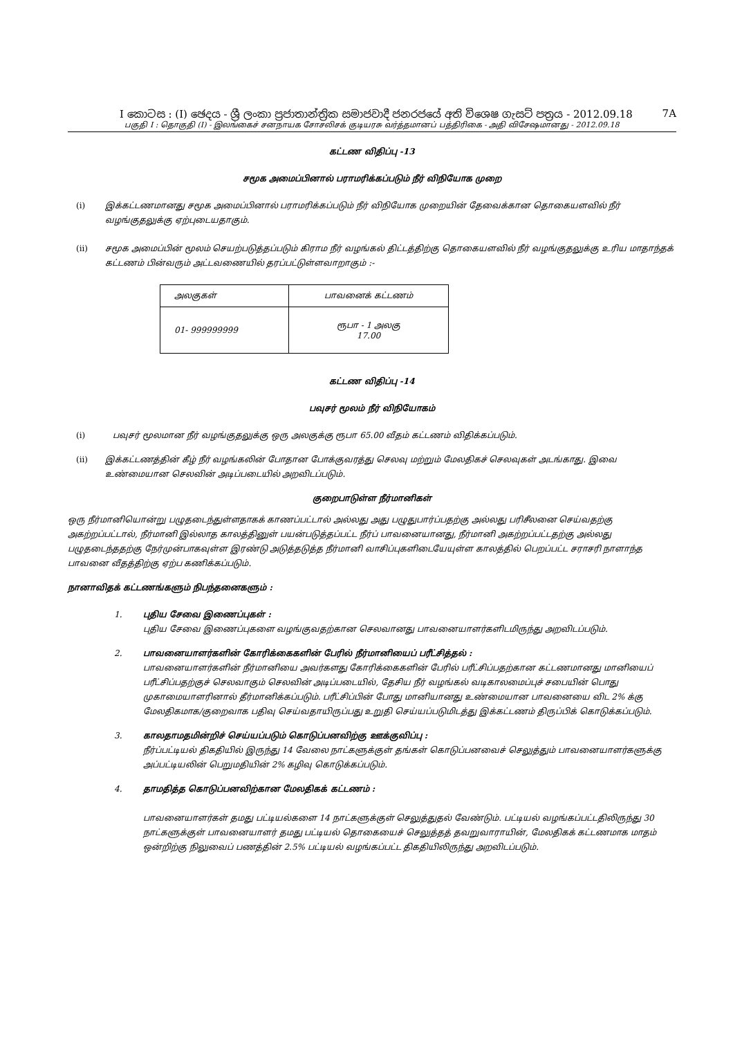I කොටස : (I) ඡෙදය - ශ්‍රී ලංකා ප්‍රජාතාන්ත්‍රික සමාජවාදී ජනරජයේ අති විශෙෂ ගැසට් පත්‍රය - 2012.09.18 7A
பகுதி I : தொகுதி (I) - இலங்கைச் சனநாயக சோசலிசக் குடியரசு வர்த்தமானப் பத்திரிகை - அதி விசேஷமானது - 2012.09.18
கட்டண விதிப்பு -13
சமூக அமைப்பினால் பராமரிக்கப்படும் நீர் விநியோக முறை
(i) இக்கட்டணமானது சமூக அமைப்பினால் பராமரிக்கப்படும் நீர் விநியோக முறையின் தேவைக்கான தொகையளவில் நீர் வழங்குதலுக்கு ஏற்புடையதாகும்.
(ii) சமூக அமைப்பின் மூலம் செயற்படுத்தப்படும் கிராம நீர் வழங்கல் திட்டத்திற்கு தொகையளவில் நீர் வழங்குதலுக்கு உரிய மாதாந்தக் கட்டணம் பின்வரும் அட்டவணையில் தரப்பட்டுள்ளவாறாகும் :-
| அலகுகள் | பாவனைக் கட்டணம் |
| 01- 999999999 | ரூபா - 1 அலகு 17.00 |
கட்டண விதிப்பு -14
பவுசர் மூலம் நீர் விநியோகம்
(i) பவுசர் மூலமான நீர் வழங்குதலுக்கு ஒரு அலகுக்கு ரூபா 65.00 வீதம் கட்டணம் விதிக்கப்படும்.
(ii) இக்கட்டணத்தின் கீழ் நீர் வழங்கலின் போதான போக்குவரத்து செலவு மற்றும் மேலதிகச் செலவுகள் அடங்காது. இவை உண்மையான செலவின் அடிப்படையில் அறவிடப்படும்.
குறைபாடுள்ள நீர்மானிகள்
ஒரு நீர்மானியொன்று பழுதடைந்துள்ளதாகக் காணப்பட்டால் அல்லது அது பழுதுபார்ப்பதற்கு அல்லது பரிசீலனை செய்வதற்கு அகற்றப்பட்டால், நீர்மானி இல்லாத காலத்தினுள் பயன்படுத்தப்பட்ட நீர்ப் பாவனையானது, நீர்மானி அகற்றப்பட்டதற்கு அல்லது பழுதடைந்ததற்கு நேர்முன்பாகவுள்ள இரண்டு அடுத்தடுத்த நீர்மானி வாசிப்புகளிடையேயுள்ள காலத்தில் பெறப்பட்ட சராசரி நாளாந்த பாவனை வீதத்திற்கு ஏற்ப கணிக்கப்படும்.
நானாவிதக் கட்டணங்களும் நிபந்தனைகளும் :
1. புதிய சேவை இணைப்புகள் :
புதிய சேவை இணைப்புகளை வழங்குவதற்கான செலவானது பாவனையாளர்களிடமிருந்து அறவிடப்படும்.
2. பாவனையாளர்களின் கோரிக்கைகளின் பேரில் நீர்மானியைப் பரீட்சித்தல் :
பாவனையாளர்களின் நீர்மானியை அவர்களது கோரிக்கைகளின் பேரில் பரீட்சிப்பதற்கான கட்டணமானது மானியைப் பரீட்சிப்பதற்குச் செலவாகும் செலவின் அடிப்படையில், தேசிய நீர் வழங்கல் வடிகாலமைப்புச் சபையின் பொது முகாமையாளரினால் தீர்மானிக்கப்படும். பரீட்சிப்பின் போது மானியானது உண்மையான பாவனையை விட 2% க்கு மேலதிகமாக/குறைவாக பதிவு செய்வதாயிருப்பது உறுதி செய்யப்படுமிடத்து இக்கட்டணம் திருப்பிக் கொடுக்கப்படும்.
3. காலதாமதமின்றிச் செய்யப்படும் கொடுப்பனவிற்கு ஊக்குவிப்பு :
நீர்ப்பட்டியல் திகதியில் இருந்து 14 வேலை நாட்களுக்குள் தங்கள் கொடுப்பனவைச் செலுத்தும் பாவனையாளர்களுக்கு அப்பட்டியலின் பெறுமதியின் 2% கழிவு கொடுக்கப்படும்.
4. தாமதித்த கொடுப்பனவிற்கான மேலதிகக் கட்டணம் :
பாவனையாளர்கள் தமது பட்டியல்களை 14 நாட்களுக்குள் செலுத்துதல் வேண்டும். பட்டியல் வழங்கப்பட்டதிலிருந்து 30 நாட்களுக்குள் பாவனையாளர் தமது பட்டியல் தொகையைச் செலுத்தத் தவறுவாராயின், மேலதிகக் கட்டணமாக மாதம் ஒன்றிற்கு நிலுவைப் பணத்தின் 2.5% பட்டியல் வழங்கப்பட்ட திகதியிலிருந்து அறவிடப்படும்.